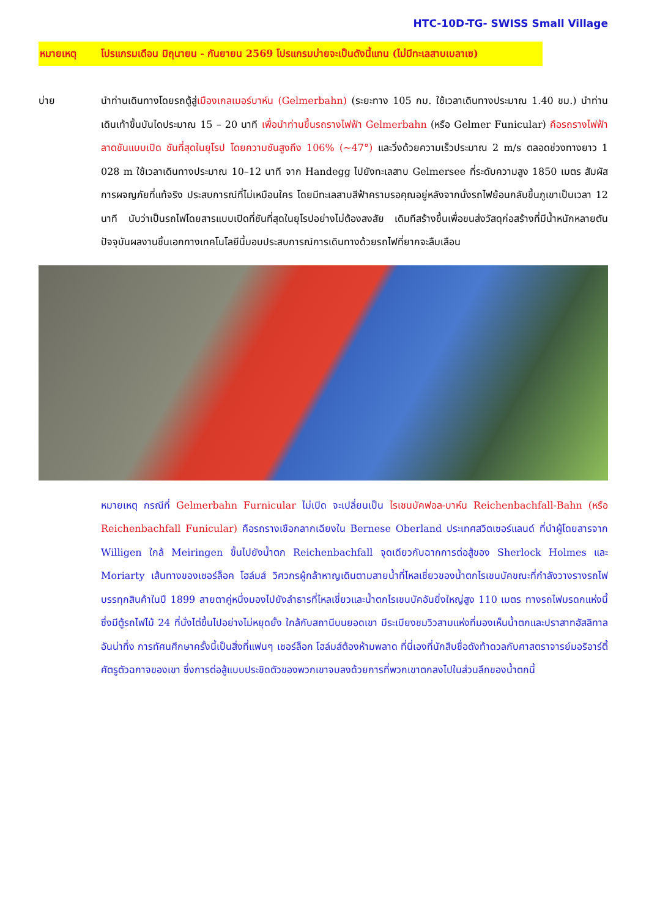HTC-10D-TG- SWISS Small Village
หมายเหตุ โปรแกรมเดือน มิถุนายน - กันยายน 2569 โปรแกรมบ่ายจะเป็นดังนี้แทน (ไม่มีทะเลสาบเบลาเซ)
บ่าย นำท่านเดินทางโดยรถตู้สู่เมืองเกลเมอร์บาห์น (Gelmerbahn) (ระยะทาง 105 กม. ใช้เวลาเดินทางประมาณ 1.40 ชม.) นำท่านเดินเท้าขึ้นบันไดประมาณ 15 – 20 นาที เพื่อนำท่านขึ้นรถรางไฟฟ้า Gelmerbahn (หรือ Gelmer Funicular) คือรถรางไฟฟ้าลาดชันแบบเปิด ชันที่สุดในยุโรป โดยความชันสูงถึง 106% (~47°) และวิ่งด้วยความเร็วประมาณ 2 m/s ตลอดช่วงทางยาว 1 028 m ใช้เวลาเดินทางประมาณ 10–12 นาที จาก Handegg ไปยังทะเลสาบ Gelmersee ที่ระดับความสูง 1850 เมตร สัมผัส การผจญภัยที่แท้จริง ประสบการณ์ที่ไม่เหมือนใคร โดยมีทะเลสาบสีฟ้าครามรอคุณอยู่หลังจากนั่งรถไฟย้อนกลับขึ้นภูเขาเป็นเวลา 12 นาที นับว่าเป็นรถไฟโดยสารแบบเปิดที่ชันที่สุดในยุโรปอย่างไม่ต้องสงสัย เดิมทีสร้างขึ้นเพื่อขนส่งวัสดุก่อสร้างที่มีน้ำหนักหลายตัน ปัจจุบันผลงานชิ้นเอกทางเทคโนโลยีนี้มอบประสบการณ์การเดินทางด้วยรถไฟที่ยากจะลืมเลือน
หมายเหตุ กรณีที่ Gelmerbahn Furnicular ไม่เปิด จะเปลี่ยนเป็น ไรเชนบัคฟอล-บาห์น Reichenbachfall-Bahn (หรือ Reichenbachfall Funicular) คือรถรางเชือกลากเฉียงใน Bernese Oberland ประเทศสวิตเซอร์แลนด์ ที่นำผู้โดยสารจาก Willigen ใกล้ Meiringen ขึ้นไปยังน้ำตก Reichenbachfall จุดเดียวกับฉากการต่อสู้ของ Sherlock Holmes และ Moriarty เส้นทางของเชอร์ล็อค โฮล์มส์ วิศวกรผู้กล้าหาญเดินตามสายน้ำที่ไหลเชี่ยวของน้ำตกไรเชนบัคขณะที่กำลังวางรางรถไฟบรรทุกสินค้าในปี 1899 สายตาคู่หนึ่งมองไปยังลำธารที่ไหลเชี่ยวและน้ำตกไรเชนบัคอันยิ่งใหญ่สูง 110 เมตร ทางรถไฟมรดกแห่งนี้ซึ่งมีตู้รถไฟไม้ 24 ที่นั่งไต่ขึ้นไปอย่างไม่หยุดยั้ง ใกล้กับสถานีบนยอดเขา มีระเบียงชมวิวสามแห่งที่มองเห็นน้ำตกและปราสาทฮัสลิทาลอันน่าทึ่ง การทัศนศึกษาครั้งนี้เป็นสิ่งที่แฟนๆ เชอร์ล็อก โฮล์มส์ต้องห้ามพลาด ที่นี่เองที่นักสืบชื่อดังท้าดวลกับศาสตราจารย์มอริอาร์ตี้ ศัตรูตัวฉกาจของเขา ซึ่งการต่อสู้แบบประชิดตัวของพวกเขาจบลงด้วยการที่พวกเขาตกลงไปในส่วนลึกของน้ำตกนี้